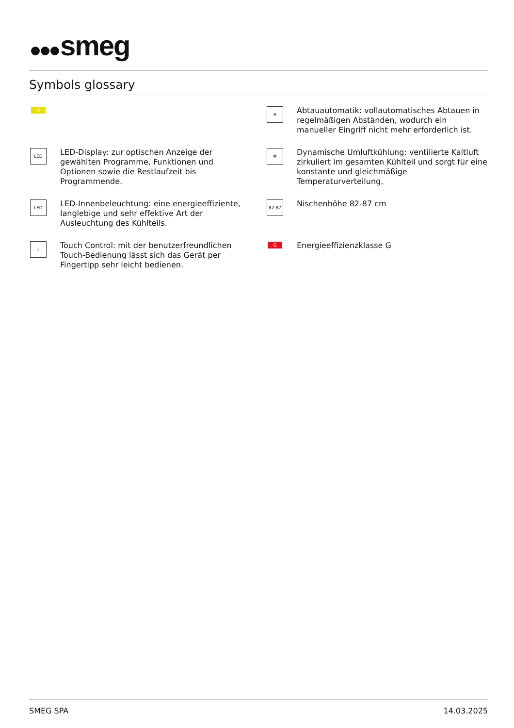smeg
Symbols glossary
A
❄
Abtauautomatik: vollautomatisches Abtauen in regelmäßigen Abständen, wodurch ein manueller Eingriff nicht mehr erforderlich ist.
LED
LED-Display: zur optischen Anzeige der gewählten Programme, Funktionen und Optionen sowie die Restlaufzeit bis Programmende.
✻
Dynamische Umluftkühlung: ventilierte Kaltluft zirkuliert im gesamten Kühlteil und sorgt für eine konstante und gleichmäßige Temperaturverteilung.
LED
LED-Innenbeleuchtung: eine energieeffiziente, langlebige und sehr effektive Art der Ausleuchtung des Kühlteils.
82-87
Nischenhöhe 82-87 cm
☝
Touch Control: mit der benutzerfreundlichen Touch-Bedienung lässt sich das Gerät per Fingertipp sehr leicht bedienen.
G
Energieeffizienzklasse G
SMEG SPA 14.03.2025